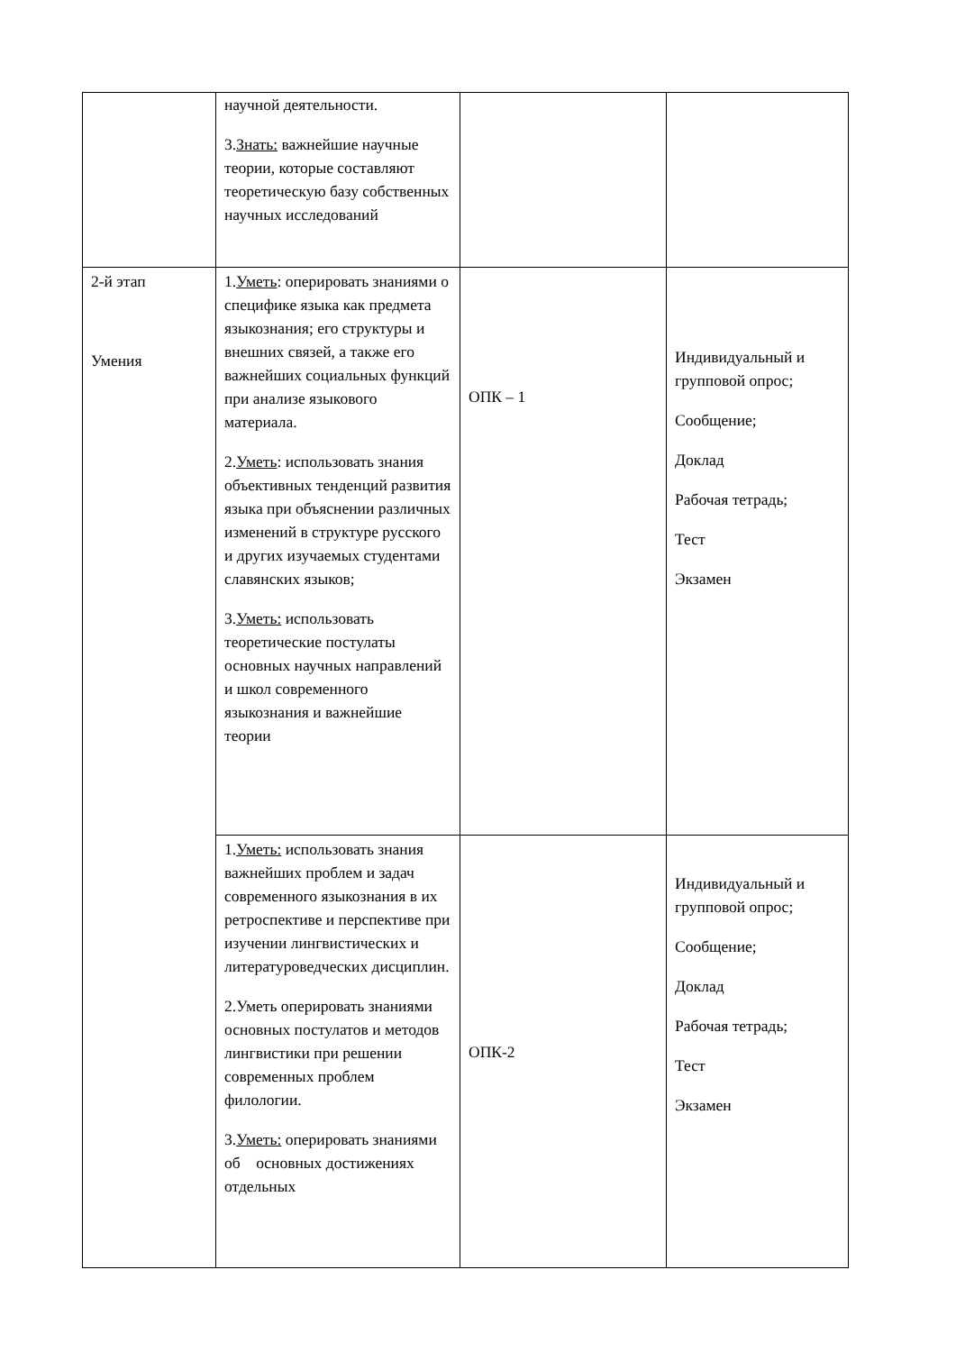| | научной деятельности. 3. Знать: важнейшие научные теории, которые составляют теоретическую базу собственных научных исследований | | |
| 2-й этап Умения | 1. Уметь : оперировать знаниями о специфике языка как предмета языкознания; его структуры и внешних связей, а также его важнейших социальных функций при анализе языкового материала. 2. Уметь : использовать знания объективных тенденций развития языка при объяснении различных изменений в структуре русского и других изучаемых студентами славянских языков; 3. Уметь: использовать теоретические постулаты основных научных направлений и школ современного языкознания и важнейшие теории | ОПК – 1 | Индивидуальный и групповой опрос; Сообщение; Доклад Рабочая тетрадь; Тест Экзамен |
| | 1. Уметь: использовать знания важнейших проблем и задач современного языкознания в их ретроспективе и перспективе при изучении лингвистических и литературоведческих дисциплин. 2.Уметь оперировать знаниями основных постулатов и методов лингвистики при решении современных проблем филологии. 3. Уметь: оперировать знаниями об основных достижениях отдельных | ОПК-2 | Индивидуальный и групповой опрос; Сообщение; Доклад Рабочая тетрадь; Тест Экзамен |